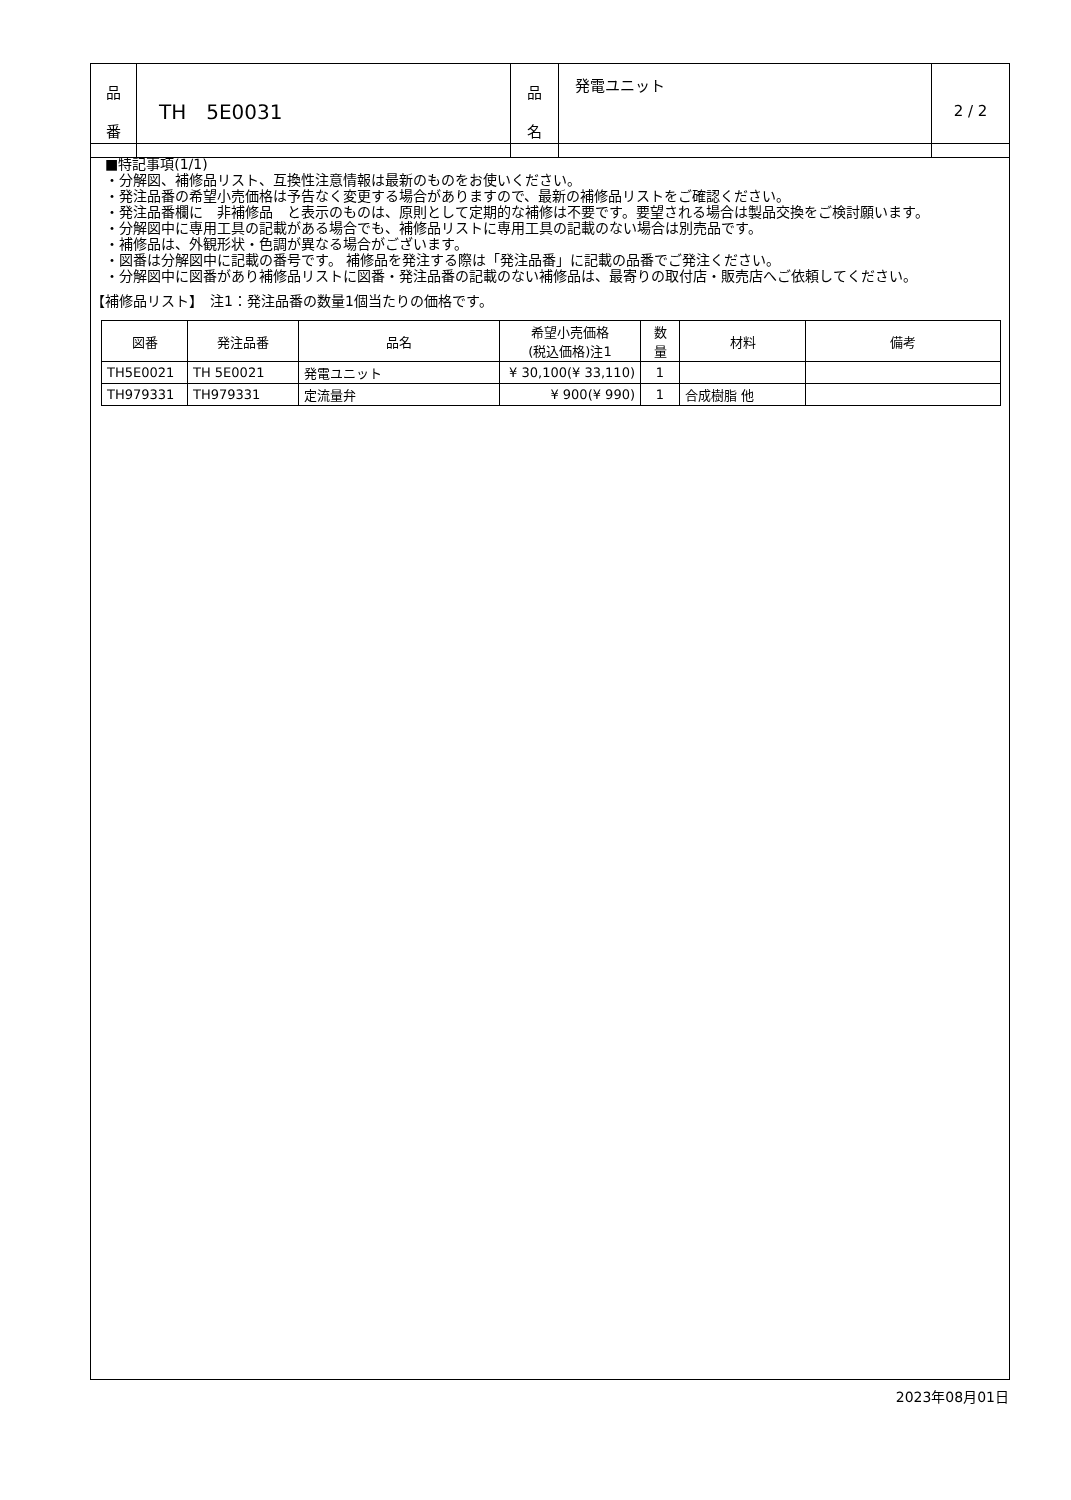| 品 番 | TH 5E0031 | 品 名 | 発電ユニット | 2 / 2 |
■特記事項(1/1)
・分解図、補修品リスト、互換性注意情報は最新のものをお使いください。
・発注品番の希望小売価格は予告なく変更する場合がありますので、最新の補修品リストをご確認ください。
・発注品番欄に　非補修品　と表示のものは、原則として定期的な補修は不要です。要望される場合は製品交換をご検討願います。
・分解図中に専用工具の記載がある場合でも、補修品リストに専用工具の記載のない場合は別売品です。
・補修品は、外観形状・色調が異なる場合がございます。
・図番は分解図中に記載の番号です。 補修品を発注する際は「発注品番」に記載の品番でご発注ください。
・分解図中に図番があり補修品リストに図番・発注品番の記載のない補修品は、最寄りの取付店・販売店へご依頼してください。
【補修品リスト】　注1：発注品番の数量1個当たりの価格です。
| 図番 | 発注品番 | 品名 | 希望小売価格 (税込価格)注1 | 数 量 | 材料 | 備考 |
| --- | --- | --- | --- | --- | --- | --- |
| TH5E0021 | TH 5E0021 | 発電ユニット | ¥ 30,100(¥ 33,110) | 1 | | |
| TH979331 | TH979331 | 定流量弁 | ¥ 900(¥ 990) | 1 | 合成樹脂 他 | |
2023年08月01日